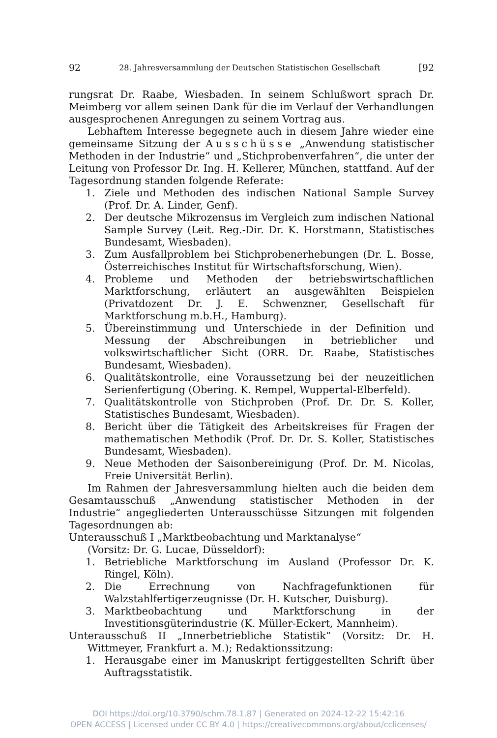92 28. Jahresversammlung der Deutschen Statistischen Gesellschaft [92
rungsrat Dr. Raabe, Wiesbaden. In seinem Schlußwort sprach Dr. Meimberg vor allem seinen Dank für die im Verlauf der Verhandlungen ausgesprochenen Anregungen zu seinem Vortrag aus.
Lebhaftem Interesse begegnete auch in diesem Jahre wieder eine gemeinsame Sitzung der Ausschüsse „Anwendung statistischer Methoden in der Industrie“ und „Stichprobenverfahren“, die unter der Leitung von Professor Dr. Ing. H. Kellerer, München, stattfand. Auf der Tagesordnung standen folgende Referate:
1. Ziele und Methoden des indischen National Sample Survey (Prof. Dr. A. Linder, Genf).
2. Der deutsche Mikrozensus im Vergleich zum indischen National Sample Survey (Leit. Reg.-Dir. Dr. K. Horstmann, Statistisches Bundesamt, Wiesbaden).
3. Zum Ausfallproblem bei Stichprobenerhebungen (Dr. L. Bosse, Österreichisches Institut für Wirtschaftsforschung, Wien).
4. Probleme und Methoden der betriebswirtschaftlichen Marktforschung, erläutert an ausgewählten Beispielen (Privatdozent Dr. J. E. Schwenzner, Gesellschaft für Marktforschung m.b.H., Hamburg).
5. Übereinstimmung und Unterschiede in der Definition und Messung der Abschreibungen in betrieblicher und volkswirtschaftlicher Sicht (ORR. Dr. Raabe, Statistisches Bundesamt, Wiesbaden).
6. Qualitätskontrolle, eine Voraussetzung bei der neuzeitlichen Serienfertigung (Obering. K. Rempel, Wuppertal-Elberfeld).
7. Qualitätskontrolle von Stichproben (Prof. Dr. Dr. S. Koller, Statistisches Bundesamt, Wiesbaden).
8. Bericht über die Tätigkeit des Arbeitskreises für Fragen der mathematischen Methodik (Prof. Dr. Dr. S. Koller, Statistisches Bundesamt, Wiesbaden).
9. Neue Methoden der Saisonbereinigung (Prof. Dr. M. Nicolas, Freie Universität Berlin).
Im Rahmen der Jahresversammlung hielten auch die beiden dem Gesamtausschuß „Anwendung statistischer Methoden in der Industrie“ angegliederten Unterausschüsse Sitzungen mit folgenden Tagesordnungen ab:
Unterausschuß I „Marktbeobachtung und Marktanalyse“
(Vorsitz: Dr. G. Lucae, Düsseldorf):
1. Betriebliche Marktforschung im Ausland (Professor Dr. K. Ringel, Köln).
2. Die Errechnung von Nachfragefunktionen für Walzstahlfertigerzeugnisse (Dr. H. Kutscher, Duisburg).
3. Marktbeobachtung und Marktforschung in der Investitionsgüterindustrie (K. Müller-Eckert, Mannheim).
Unterausschuß II „Innerbetriebliche Statistik“ (Vorsitz: Dr. H. Wittmeyer, Frankfurt a. M.); Redaktionssitzung:
1. Herausgabe einer im Manuskript fertiggestellten Schrift über Auftragsstatistik.
DOI https://doi.org/10.3790/schm.78.1.87 | Generated on 2024-12-22 15:42:16
OPEN ACCESS | Licensed under CC BY 4.0 | https://creativecommons.org/about/cclicenses/